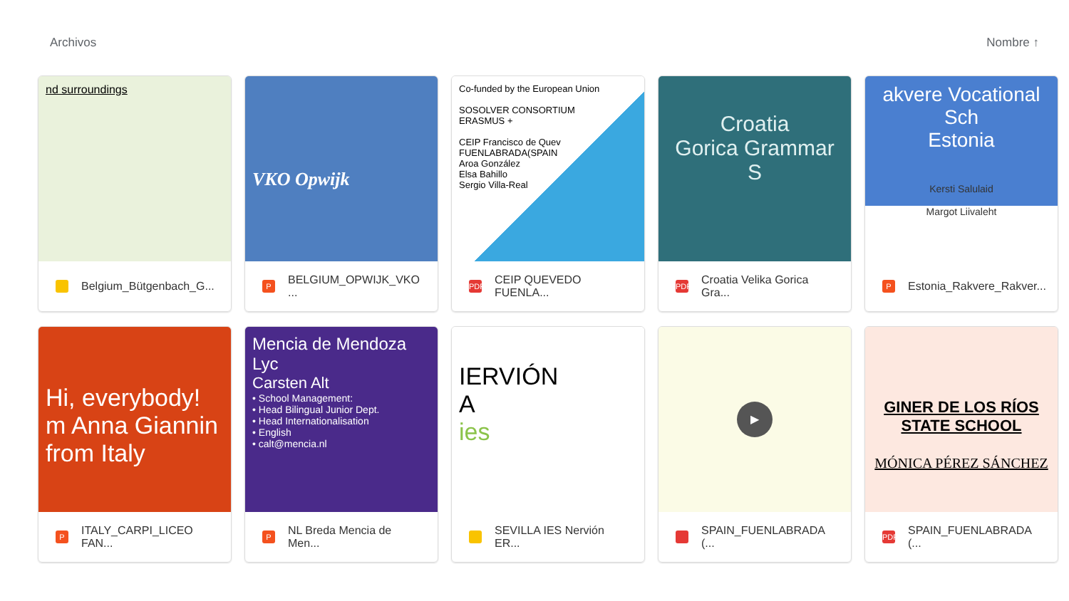Archivos Nombre ↑
nd surroundings
Belgium_Bütgenbach_G...
VKO Opwijk
P BELGIUM_OPWIJK_VKO ...
Co-funded by the European Union
SOSOLVER CONSORTIUM
ERASMUS +
CEIP Francisco de Quev
FUENLABRADA(SPAIN
Aroa González
Elsa Bahillo
Sergio Villa-Real
PDF CEIP QUEVEDO FUENLA...
Croatia
Gorica Grammar S
PDF Croatia Velika Gorica Gra...
akvere Vocational Sch
Estonia
Kersti Salulaid
Margot Liivaleht
P Estonia_Rakvere_Rakver...
Hi, everybody!
m Anna Giannin
from Italy
P ITALY_CARPI_LICEO FAN...
Mencia de Mendoza Lyc
Carsten Alt
• School Management:
• Head Bilingual Junior Dept.
• Head Internationalisation
• English
• calt@mencia.nl
P NL Breda Mencia de Men...
IERVIÓN
A
ies
SEVILLA IES Nervión ER...
▶
SPAIN_FUENLABRADA (...
GINER DE LOS RÍOS
STATE SCHOOL
MÓNICA PÉREZ SÁNCHEZ
PDF SPAIN_FUENLABRADA (...